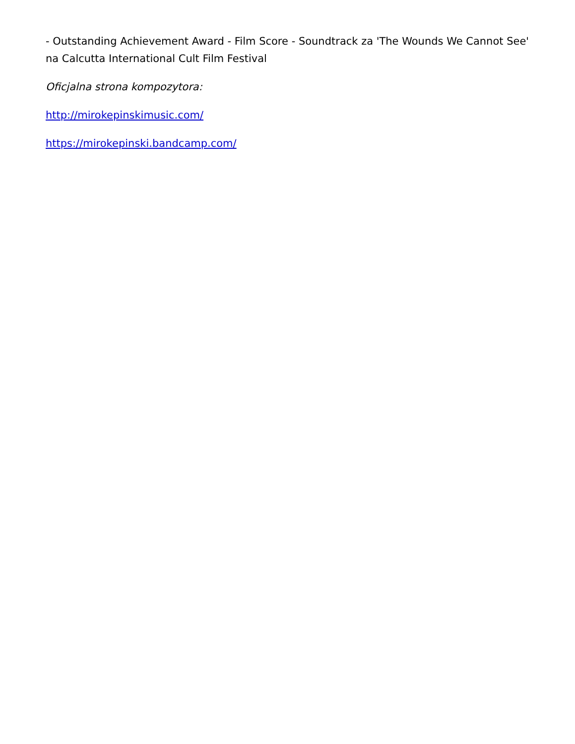- Outstanding Achievement Award - Film Score - Soundtrack za 'The Wounds We Cannot See' na Calcutta International Cult Film Festival
Oficjalna strona kompozytora:
http://mirokepinskimusic.com/
https://mirokepinski.bandcamp.com/